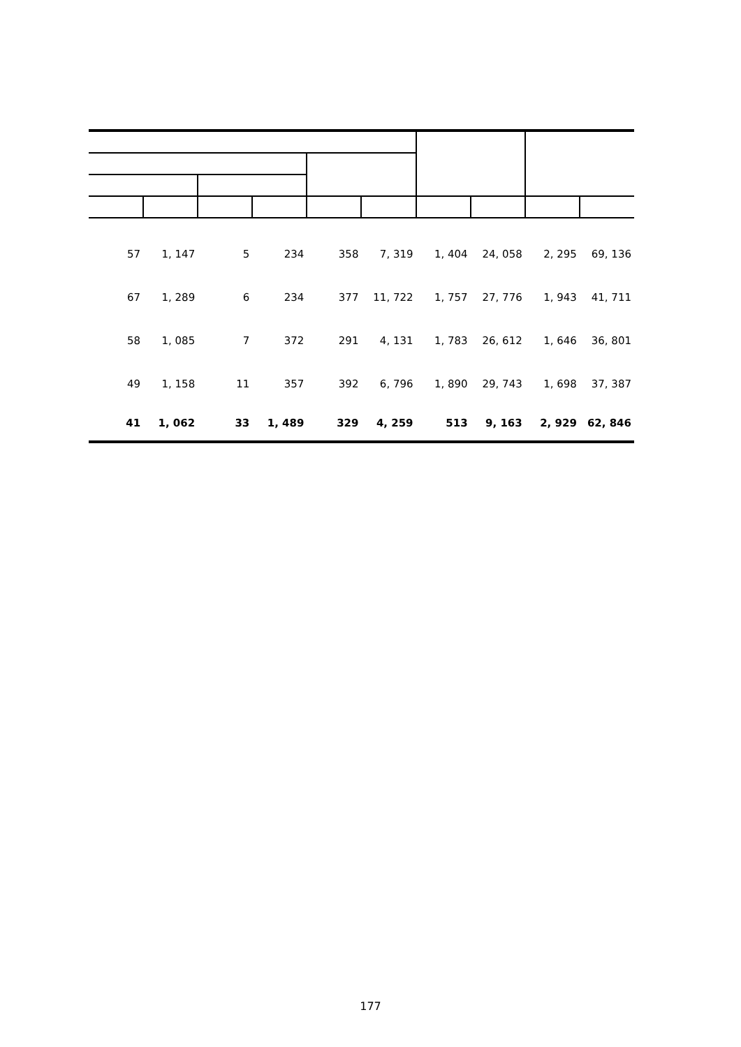| 57 | 1, 147 | 5 | 234 | 358 | 7, 319 | 1, 404 | 24, 058 | 2, 295 | 69, 136 |
| 67 | 1, 289 | 6 | 234 | 377 | 11, 722 | 1, 757 | 27, 776 | 1, 943 | 41, 711 |
| 58 | 1, 085 | 7 | 372 | 291 | 4, 131 | 1, 783 | 26, 612 | 1, 646 | 36, 801 |
| 49 | 1, 158 | 11 | 357 | 392 | 6, 796 | 1, 890 | 29, 743 | 1, 698 | 37, 387 |
| 41 | 1, 062 | 33 | 1, 489 | 329 | 4, 259 | 513 | 9, 163 | 2, 929 | 62, 846 |
177